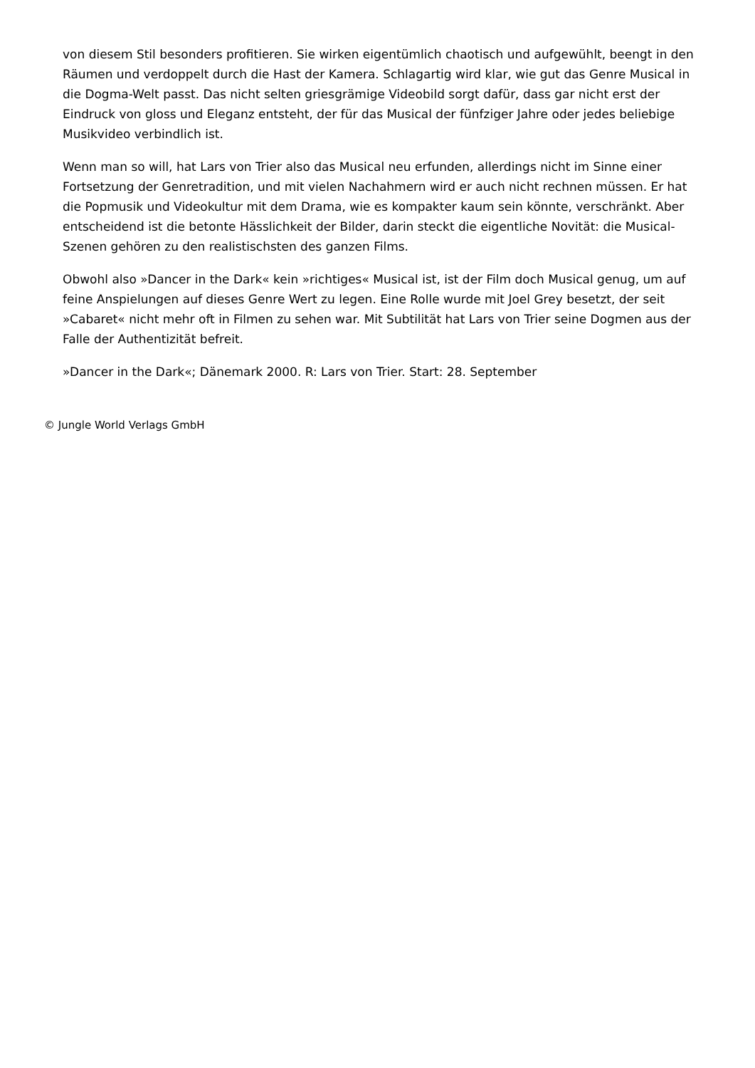von diesem Stil besonders profitieren. Sie wirken eigentümlich chaotisch und aufgewühlt, beengt in den Räumen und verdoppelt durch die Hast der Kamera. Schlagartig wird klar, wie gut das Genre Musical in die Dogma-Welt passt. Das nicht selten griesgrämige Videobild sorgt dafür, dass gar nicht erst der Eindruck von gloss und Eleganz entsteht, der für das Musical der fünfziger Jahre oder jedes beliebige Musikvideo verbindlich ist.
Wenn man so will, hat Lars von Trier also das Musical neu erfunden, allerdings nicht im Sinne einer Fortsetzung der Genretradition, und mit vielen Nachahmern wird er auch nicht rechnen müssen. Er hat die Popmusik und Videokultur mit dem Drama, wie es kompakter kaum sein könnte, verschränkt. Aber entscheidend ist die betonte Hässlichkeit der Bilder, darin steckt die eigentliche Novität: die Musical-Szenen gehören zu den realistischsten des ganzen Films.
Obwohl also »Dancer in the Dark« kein »richtiges« Musical ist, ist der Film doch Musical genug, um auf feine Anspielungen auf dieses Genre Wert zu legen. Eine Rolle wurde mit Joel Grey besetzt, der seit »Cabaret« nicht mehr oft in Filmen zu sehen war. Mit Subtilität hat Lars von Trier seine Dogmen aus der Falle der Authentizität befreit.
»Dancer in the Dark«; Dänemark 2000. R: Lars von Trier. Start: 28. September
© Jungle World Verlags GmbH